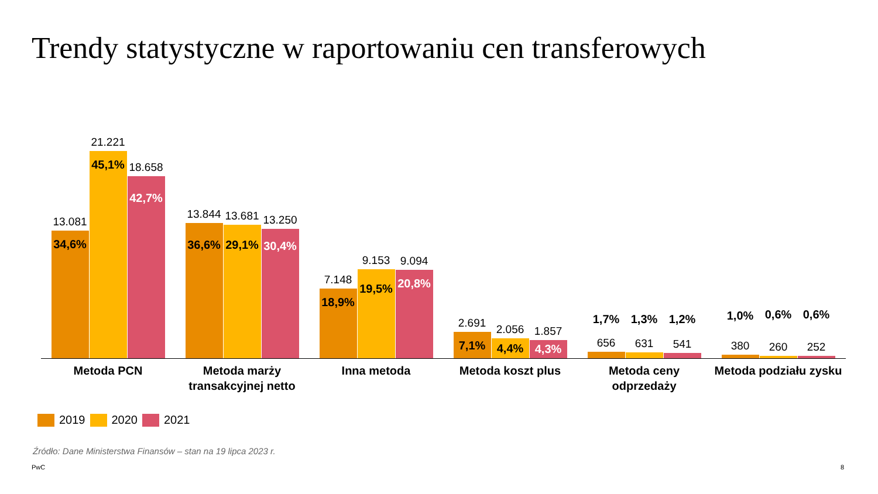Trendy statystyczne w raportowaniu cen transferowych
13.081
34,6%
21.221
45,1%
18.658
42,7%
13.844
36,6%
13.681
29,1%
13.250
30,4%
7.148
18,9%
9.153
19,5%
9.094
20,8%
2.691
7,1%
2.056
4,4%
1.857
4,3%
656
1,7%
631
1,3%
541
1,2%
380
1,0%
260
0,6%
252
0,6%
Metoda PCN Metoda marży transakcyjnej netto
Inna metoda Metoda koszt plus Metoda ceny odprzedaży
Metoda podziału zysku
2019 2020 2021
Źródło: Dane Ministerstwa Finansów – stan na 19 lipca 2023 r.
PwC 8